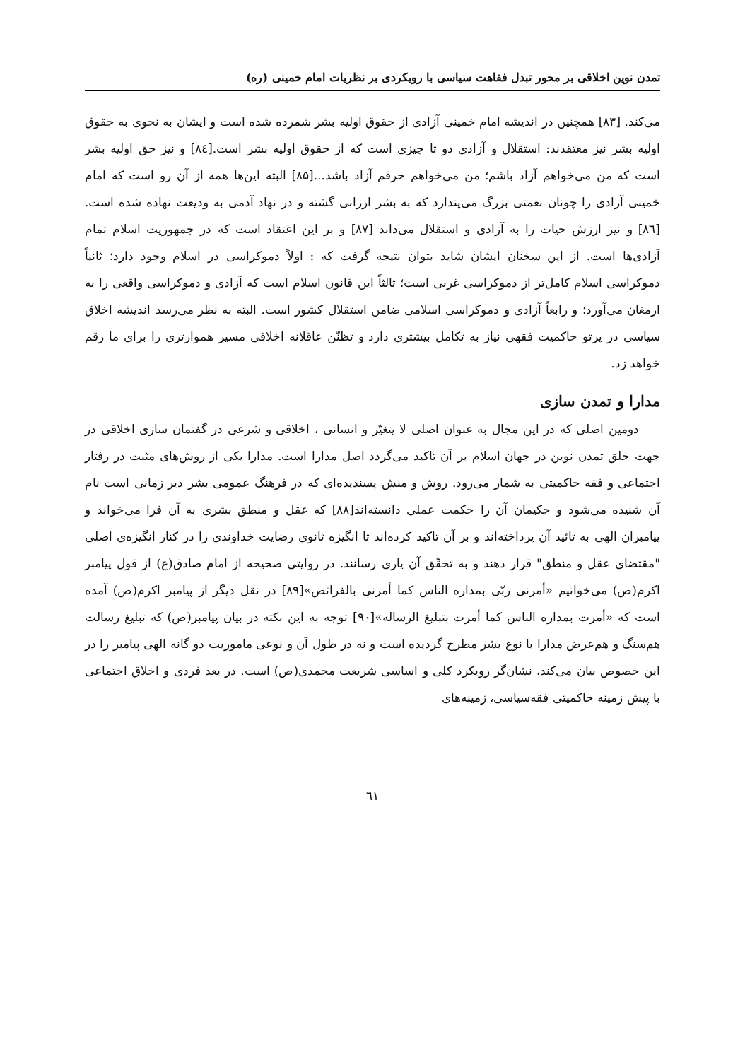تمدن نوین اخلاقی بر محور تبدل فقاهت سیاسی با رویکردی بر نظریات امام خمینی (ره)
می‌کند. [۸۳] همچنین در اندیشه امام خمینی آزادی از حقوق اولیه بشر شمرده شده است و ایشان به نحوی به حقوق اولیه بشر نیز معتقدند: استقلال و آزادی دو تا چیزی است که از حقوق اولیه بشر است.[۸٤] و نیز حق اولیه بشر است که من می‌خواهم آزاد باشم؛ من می‌خواهم حرفم آزاد باشد...[۸۵] البته این‌ها همه از آن رو است که امام خمینی آزادی را چونان نعمتی بزرگ می‌پندارد که به بشر ارزانی گشته و در نهاد آدمی به ودیعت نهاده شده است. [۸٦] و نیز ارزش حیات را به آزادی و استقلال می‌داند [۸۷] و بر این اعتقاد است که در جمهوریت اسلام تمام آزادی‌ها است. از این سخنان ایشان شاید بتوان نتیجه گرفت که : اولاً دموکراسی در اسلام وجود دارد؛ ثانیاً دموکراسی اسلام کامل‌تر از دموکراسی غربی است؛ ثالثاً این قانون اسلام است که آزادی و دموکراسی واقعی را به ارمغان می‌آورد؛ و رابعاً آزادی و دموکراسی اسلامی ضامن استقلال کشور است. البته به نظر می‌رسد اندیشه اخلاق سیاسی در پرتو حاکمیت فقهی نیاز به تکامل بیشتری دارد و تظنّن عاقلانه اخلاقی مسیر هموارتری را برای ما رقم خواهد زد.
مدارا و تمدن سازی
دومین اصلی که در این مجال به عنوان اصلی لا یتغیّر و انسانی ، اخلاقی و شرعی در گفتمان سازی اخلاقی در جهت خلق تمدن نوین در جهان اسلام بر آن تاکید می‌گردد اصل مدارا است. مدارا یکی از روش‌های مثبت در رفتار اجتماعی و فقه حاکمیتی به شمار می‌رود. روش و منش پسندیده‌ای که در فرهنگ عمومی بشر دیر زمانی است نام آن شنیده می‌شود و حکیمان آن را حکمت عملی دانسته‌اند[۸۸] که عقل و منطق بشری به آن فرا می‌خواند و پیامبران الهی به تائید آن پرداخته‌اند و بر آن تاکید کرده‌اند تا انگیزه ثانوی رضایت خداوندی را در کنار انگیزه‌ی اصلی "مقتضای عقل و منطق" قرار دهند و به تحقّق آن یاری رسانند. در روایتی صحیحه از امام صادق(ع) از قول پیامبر اکرم(ص) می‌خوانیم «أمرنی ربّی بمداره الناس کما أمرنی بالفرائض»[۸۹] در نقل دیگر از پیامبر اکرم(ص) آمده است که «أمرت بمداره الناس کما أمرت بتبلیغ الرساله»[۹۰] توجه به این نکته در بیان پیامبر(ص) که تبلیغ رسالت هم‌سنگ و هم‌عرض مدارا با نوع بشر مطرح گردیده است و نه در طول آن و نوعی ماموریت دو گانه الهی پیامبر را در این خصوص بیان می‌کند، نشان‌گر رویکرد کلی و اساسی شریعت محمدی(ص) است. در بعد فردی و اخلاق اجتماعی با پیش زمینه حاکمیتی فقه‌سیاسی، زمینه‌های
٦١